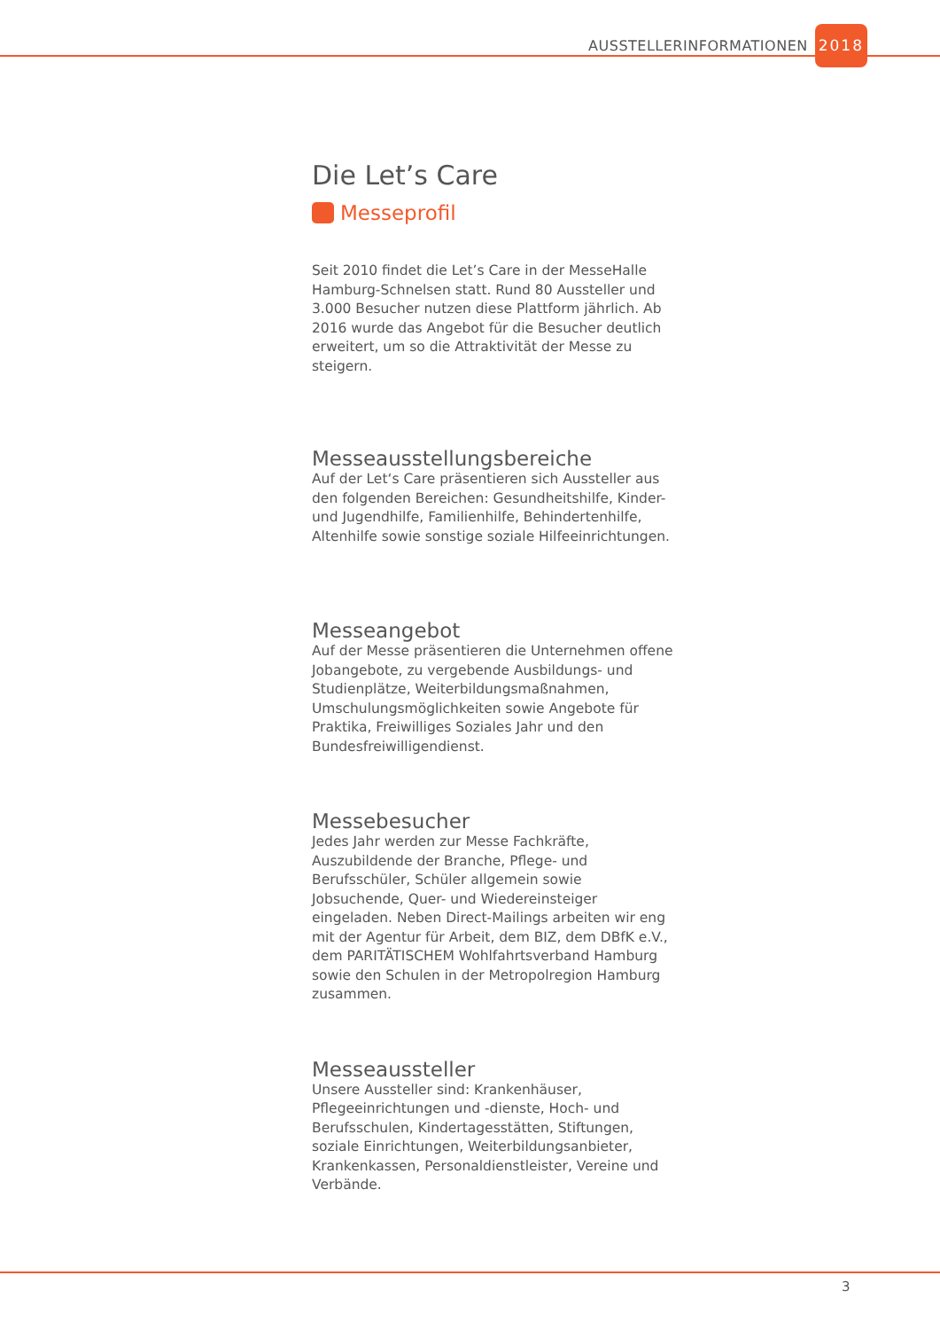AUSSTELLERINFORMATIONEN 2018
Die Let’s Care
Messeprofil
Seit 2010 findet die Let’s Care in der MesseHalle Hamburg-Schnelsen statt. Rund 80 Aussteller und 3.000 Besucher nutzen diese Plattform jährlich. Ab 2016 wurde das Angebot für die Besucher deutlich erweitert, um so die Attraktivität der Messe zu steigern.
Messeausstellungsbereiche
Auf der Let‘s Care präsentieren sich Aussteller aus den folgenden Bereichen: Gesundheitshilfe, Kinder- und Jugendhilfe, Familienhilfe, Behindertenhilfe, Altenhilfe sowie sonstige soziale Hilfeeinrichtungen.
Messeangebot
Auf der Messe präsentieren die Unternehmen offene Jobangebote, zu vergebende Ausbildungs- und Studienplätze, Weiterbildungsmaßnahmen, Umschulungsmöglichkeiten sowie Angebote für Praktika, Freiwilliges Soziales Jahr und den Bundesfreiwilligendienst.
Messebesucher
Jedes Jahr werden zur Messe Fachkräfte, Auszubildende der Branche, Pflege- und Berufsschüler, Schüler allgemein sowie Jobsuchende, Quer- und Wiedereinsteiger eingeladen. Neben Direct-Mailings arbeiten wir eng mit der Agentur für Arbeit, dem BIZ, dem DBfK e.V., dem PARITÄTISCHEM Wohlfahrtsverband Hamburg sowie den Schulen in der Metropolregion Hamburg zusammen.
Messeaussteller
Unsere Aussteller sind: Krankenhäuser, Pflegeeinrichtungen und -dienste, Hoch- und Berufsschulen, Kindertagesstätten, Stiftungen, soziale Einrichtungen, Weiterbildungsanbieter, Krankenkassen, Personaldienstleister, Vereine und Verbände.
3